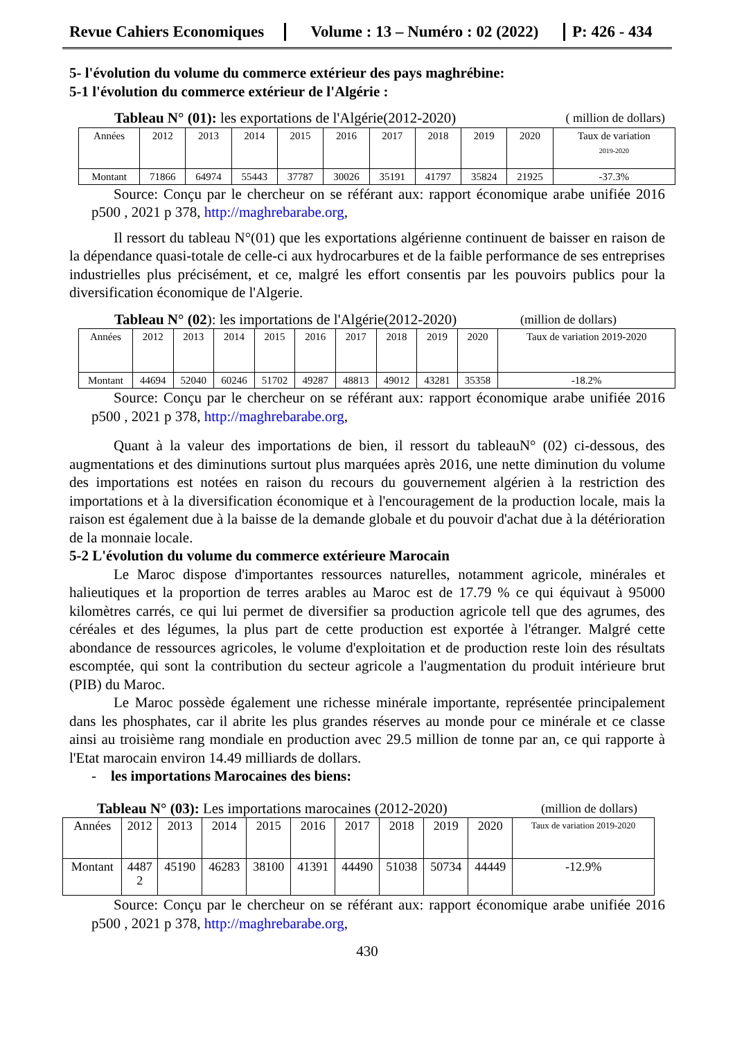Revue Cahiers Economiques
Volume : 13 – Numéro : 02 (2022)
P: 426 - 434
5- l'évolution du volume du commerce extérieur des pays maghrébine:
5-1 l'évolution du commerce extérieur de l'Algérie :
Tableau N° (01): les exportations de l'Algérie(2012-2020) ( million de dollars)
| Années | 2012 | 2013 | 2014 | 2015 | 2016 | 2017 | 2018 | 2019 | 2020 | Taux de variation 2019-2020 |
| Montant | 71866 | 64974 | 55443 | 37787 | 30026 | 35191 | 41797 | 35824 | 21925 | -37.3% |
Source: Conçu par le chercheur on se référant aux: rapport économique arabe unifiée 2016 p500 , 2021 p 378, http://maghrebarabe.org,
Il ressort du tableau N°(01) que les exportations algérienne continuent de baisser en raison de la dépendance quasi-totale de celle-ci aux hydrocarbures et de la faible performance de ses entreprises industrielles plus précisément, et ce, malgré les effort consentis par les pouvoirs publics pour la diversification économique de l'Algerie.
Tableau N° (02): les importations de l'Algérie(2012-2020) (million de dollars)
| Années | 2012 | 2013 | 2014 | 2015 | 2016 | 2017 | 2018 | 2019 | 2020 | Taux de variation 2019-2020 |
| Montant | 44694 | 52040 | 60246 | 51702 | 49287 | 48813 | 49012 | 43281 | 35358 | -18.2% |
Source: Conçu par le chercheur on se référant aux: rapport économique arabe unifiée 2016 p500 , 2021 p 378, http://maghrebarabe.org,
Quant à la valeur des importations de bien, il ressort du tableauN° (02) ci-dessous, des augmentations et des diminutions surtout plus marquées après 2016, une nette diminution du volume des importations est notées en raison du recours du gouvernement algérien à la restriction des importations et à la diversification économique et à l'encouragement de la production locale, mais la raison est également due à la baisse de la demande globale et du pouvoir d'achat due à la détérioration de la monnaie locale.
5-2 L'évolution du volume du commerce extérieure Marocain
Le Maroc dispose d'importantes ressources naturelles, notamment agricole, minérales et halieutiques et la proportion de terres arables au Maroc est de 17.79 % ce qui équivaut à 95000 kilomètres carrés, ce qui lui permet de diversifier sa production agricole tell que des agrumes, des céréales et des légumes, la plus part de cette production est exportée à l'étranger. Malgré cette abondance de ressources agricoles, le volume d'exploitation et de production reste loin des résultats escomptée, qui sont la contribution du secteur agricole a l'augmentation du produit intérieure brut (PIB) du Maroc.
Le Maroc possède également une richesse minérale importante, représentée principalement dans les phosphates, car il abrite les plus grandes réserves au monde pour ce minérale et ce classe ainsi au troisième rang mondiale en production avec 29.5 million de tonne par an, ce qui rapporte à l'Etat marocain environ 14.49 milliards de dollars.
- les importations Marocaines des biens:
Tableau N° (03): Les importations marocaines (2012-2020) (million de dollars)
| Années | 2012 | 2013 | 2014 | 2015 | 2016 | 2017 | 2018 | 2019 | 2020 | Taux de variation 2019-2020 |
| Montant | 4487 2 | 45190 | 46283 | 38100 | 41391 | 44490 | 51038 | 50734 | 44449 | -12.9% |
Source: Conçu par le chercheur on se référant aux: rapport économique arabe unifiée 2016 p500 , 2021 p 378, http://maghrebarabe.org,
430